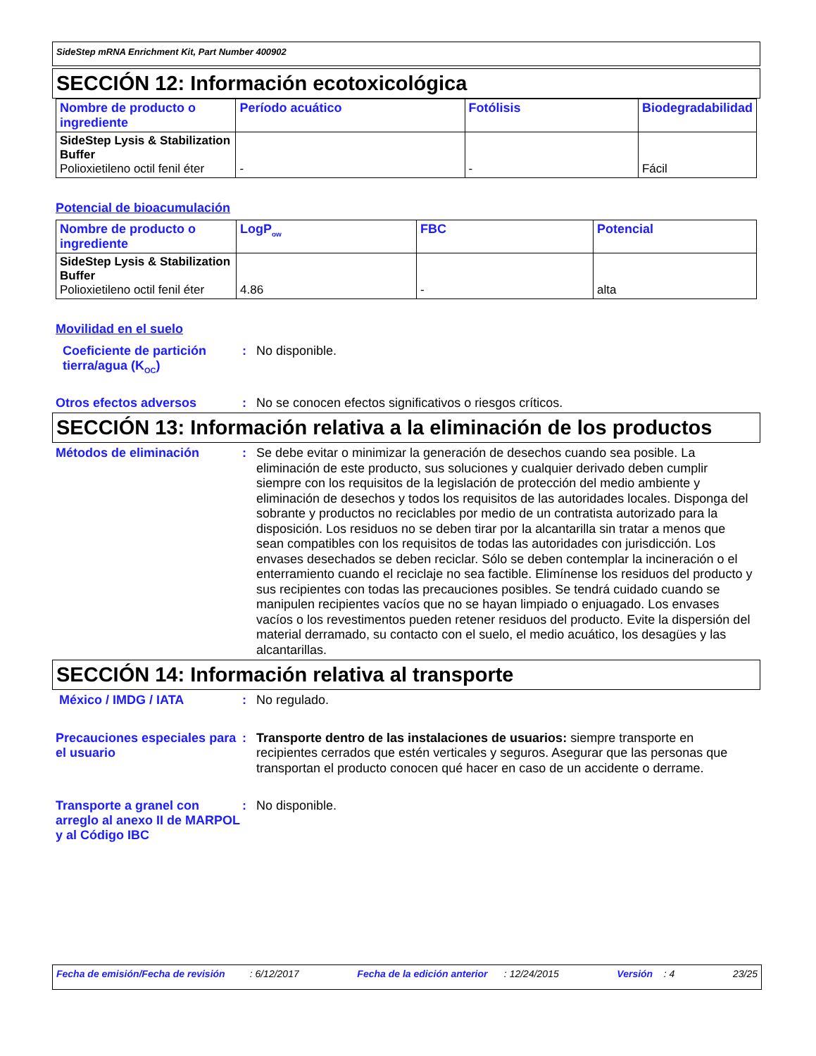SideStep mRNA Enrichment Kit, Part Number 400902
SECCIÓN 12: Información ecotoxicológica
| Nombre de producto o ingrediente | Período acuático | Fotólisis | Biodegradabilidad |
| --- | --- | --- | --- |
| SideStep Lysis & Stabilization Buffer Polioxietileno octil fenil éter | - | - | Fácil |
Potencial de bioacumulación
| Nombre de producto o ingrediente | LogP<sub>ow</sub> | FBC | Potencial |
| --- | --- | --- | --- |
| SideStep Lysis & Stabilization Buffer Polioxietileno octil fenil éter | 4.86 | - | alta |
Movilidad en el suelo
Coeficiente de partición tierra/agua (K<sub>OC</sub>)
:
No disponible.
Otros efectos adversos :
No se conocen efectos significativos o riesgos críticos.
SECCIÓN 13: Información relativa a la eliminación de los productos
Métodos de eliminación :
Se debe evitar o minimizar la generación de desechos cuando sea posible. La eliminación de este producto, sus soluciones y cualquier derivado deben cumplir siempre con los requisitos de la legislación de protección del medio ambiente y eliminación de desechos y todos los requisitos de las autoridades locales. Disponga del sobrante y productos no reciclables por medio de un contratista autorizado para la disposición. Los residuos no se deben tirar por la alcantarilla sin tratar a menos que sean compatibles con los requisitos de todas las autoridades con jurisdicción. Los envases desechados se deben reciclar. Sólo se deben contemplar la incineración o el enterramiento cuando el reciclaje no sea factible. Elimínense los residuos del producto y sus recipientes con todas las precauciones posibles. Se tendrá cuidado cuando se manipulen recipientes vacíos que no se hayan limpiado o enjuagado. Los envases vacíos o los revestimentos pueden retener residuos del producto. Evite la dispersión del material derramado, su contacto con el suelo, el medio acuático, los desagües y las alcantarillas.
SECCIÓN 14: Información relativa al transporte
México / IMDG / IATA :
No regulado.
Precauciones especiales para el usuario
:
Transporte dentro de las instalaciones de usuarios: siempre transporte en recipientes cerrados que estén verticales y seguros. Asegurar que las personas que transportan el producto conocen qué hacer en caso de un accidente o derrame.
Transporte a granel con arreglo al anexo II de MARPOL y al Código IBC
:
No disponible.
Fecha de emisión/Fecha de revisión : 6/12/2017 Fecha de la edición anterior : 12/24/2015 Versión : 4 23/25